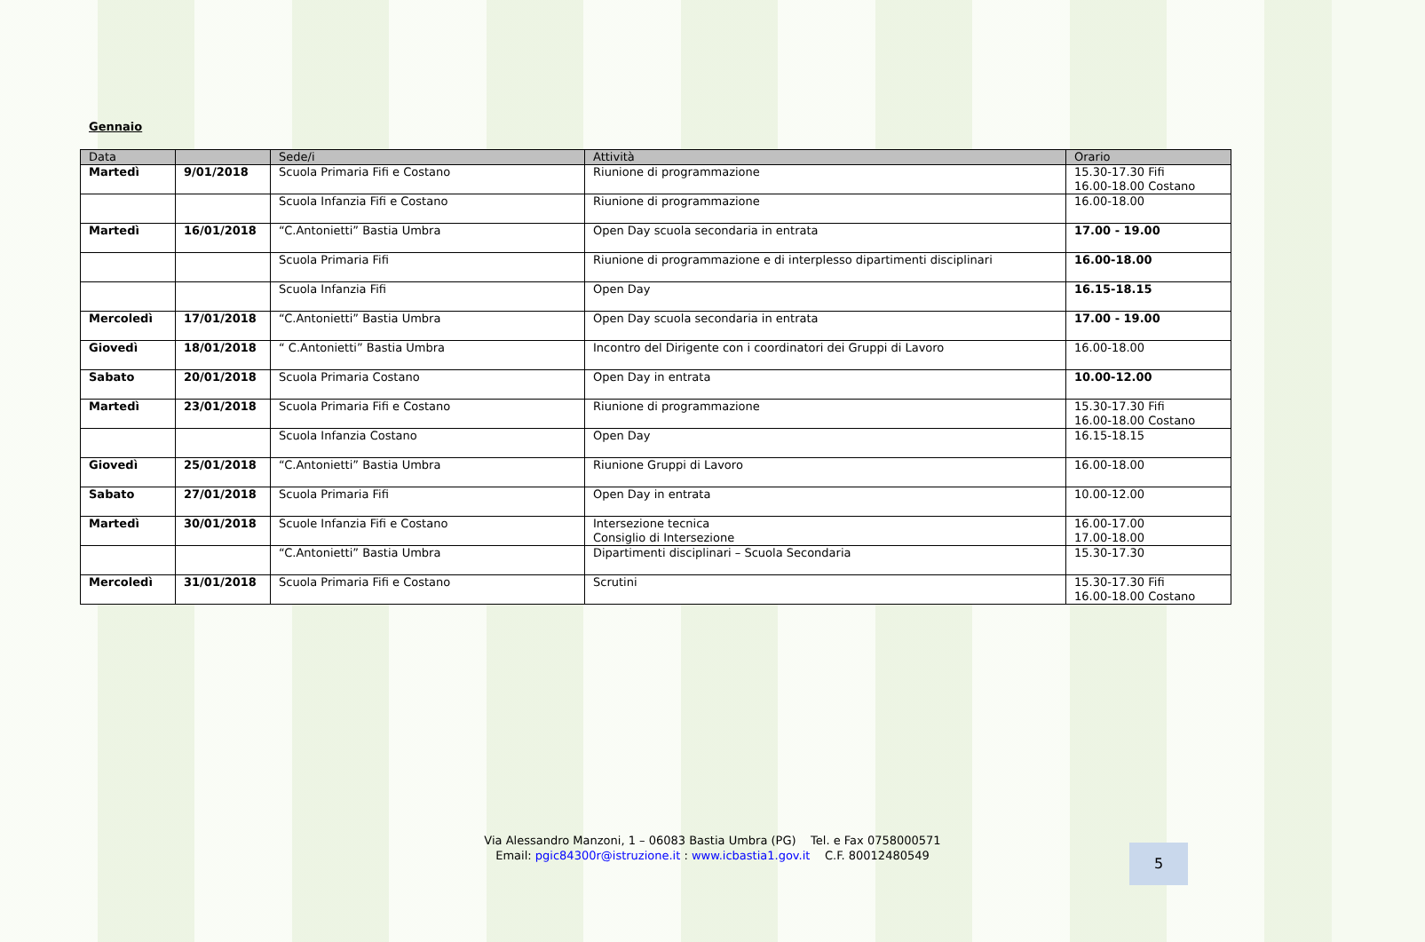Gennaio
| Data | | Sede/i | Attività | Orario |
| --- | --- | --- | --- | --- |
| Martedì | 9/01/2018 | Scuola Primaria Fifi e Costano | Riunione di programmazione | 15.30-17.30 Fifi 16.00-18.00 Costano |
| | | Scuola Infanzia Fifi e Costano | Riunione di programmazione | 16.00-18.00 |
| Martedì | 16/01/2018 | “C.Antonietti” Bastia Umbra | Open Day scuola secondaria in entrata | 17.00 - 19.00 |
| | | Scuola Primaria Fifi | Riunione di programmazione e di interplesso dipartimenti disciplinari | 16.00-18.00 |
| | | Scuola Infanzia Fifi | Open Day | 16.15-18.15 |
| Mercoledì | 17/01/2018 | “C.Antonietti” Bastia Umbra | Open Day scuola secondaria in entrata | 17.00 - 19.00 |
| Giovedì | 18/01/2018 | “ C.Antonietti” Bastia Umbra | Incontro del Dirigente con i coordinatori dei Gruppi di Lavoro | 16.00-18.00 |
| Sabato | 20/01/2018 | Scuola Primaria Costano | Open Day in entrata | 10.00-12.00 |
| Martedì | 23/01/2018 | Scuola Primaria Fifi e Costano | Riunione di programmazione | 15.30-17.30 Fifi 16.00-18.00 Costano |
| | | Scuola Infanzia Costano | Open Day | 16.15-18.15 |
| Giovedì | 25/01/2018 | “C.Antonietti” Bastia Umbra | Riunione Gruppi di Lavoro | 16.00-18.00 |
| Sabato | 27/01/2018 | Scuola Primaria Fifi | Open Day in entrata | 10.00-12.00 |
| Martedì | 30/01/2018 | Scuole Infanzia Fifi e Costano | Intersezione tecnica Consiglio di Intersezione | 16.00-17.00 17.00-18.00 |
| | | “C.Antonietti” Bastia Umbra | Dipartimenti disciplinari – Scuola Secondaria | 15.30-17.30 |
| Mercoledì | 31/01/2018 | Scuola Primaria Fifi e Costano | Scrutini | 15.30-17.30 Fifi 16.00-18.00 Costano |
Via Alessandro Manzoni, 1 – 06083 Bastia Umbra (PG) Tel. e Fax 0758000571
Email: pgic84300r@istruzione.it : www.icbastia1.gov.it C.F. 80012480549
5